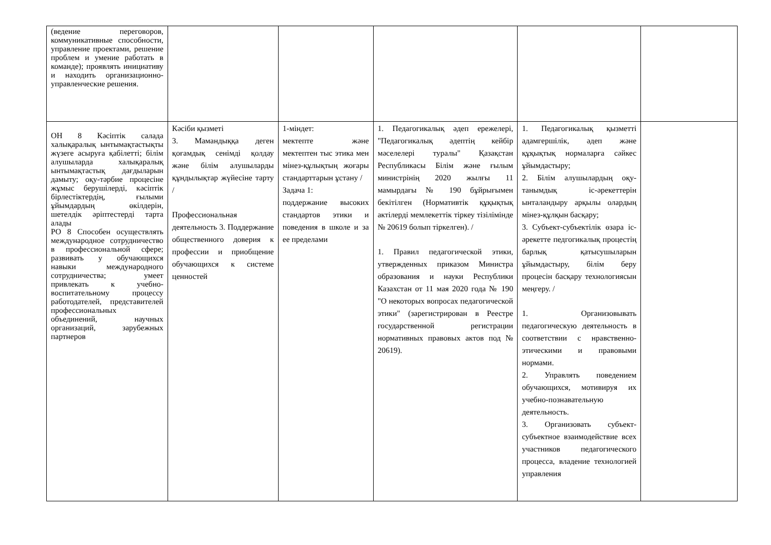| (ведение переговоров, коммуникативные способности, управление проектами, решение проблем и умение работать в команде); проявлять инициативу и находить организационно-управленческие решения. | | | | | |
| ОН 8 Кәсіптік салада халықаралық ынтымақтастықты жүзеге асыруға қабілетті; білім алушыларда халықаралық ынтымақтастық дағдыларын дамыту; оқу-тәрбие процесіне жұмыс берушілерді, кәсіптік бірлестіктердің, ғылыми ұйымдардың өкілдерін, шетелдік әріптестерді тарта алады РО 8 Способен осуществлять международное сотрудничество в профессиональной сфере; развивать у обучающихся навыки международного сотрудничества; умеет привлекать к учебно-воспитательному процессу работодателей, представителей профессиональных объединений, научных организаций, зарубежных партнеров | Кәсіби қызметі 3. Мамандыққа деген қоғамдық сенімді қолдау және білім алушыларды құндылықтар жүйесіне тарту / Профессиональная деятельность 3. Поддержание общественного доверия к профессии и приобщение обучающихся к системе ценностей | 1-міндет: мектепте және мектептен тыс этика мен мінез-құлықтың жоғары стандарттарын ұстану / Задача 1: поддержание высоких стандартов этики и поведения в школе и за ее пределами | 1. Педагогикалық әдеп ережелері, "Педагогикалық әдептің кейбір мәселелері туралы" Қазақстан Республикасы Білім және ғылым министрінің 2020 жылғы 11 мамырдағы № 190 бұйрығымен бекітілген (Нормативтік құқықтық актілерді мемлекеттік тіркеу тізілімінде № 20619 болып тіркелген). / 1. Правил педагогической этики, утвержденных приказом Министра образования и науки Республики Казахстан от 11 мая 2020 года № 190 "О некоторых вопросах педагогической этики" (зарегистрирован в Реестре государственной регистрации нормативных правовых актов под № 20619). | 1. Педагогикалық қызметті адамгершілік, әдеп және құқықтық нормаларға сәйкес ұйымдастыру; 2. Білім алушылардың оқу-танымдық іс-әрекеттерін ынталандыру арқылы олардың мінез-құлқын басқару; 3. Субъект-субъектілік өзара іс-әрекетте педгогикалық процестің барлық қатысушыларын ұйымдастыру, білім беру процесін басқару технологиясын меңгеру. / 1. Организовывать педагогическую деятельность в соответствии с нравственно-этическими и правовыми нормами. 2. Управлять поведением обучающихся, мотивируя их учебно-познавательную деятельность. 3. Организовать субъект-субъектное взаимодействие всех участников педагогического процесса, владение технологией управления | |